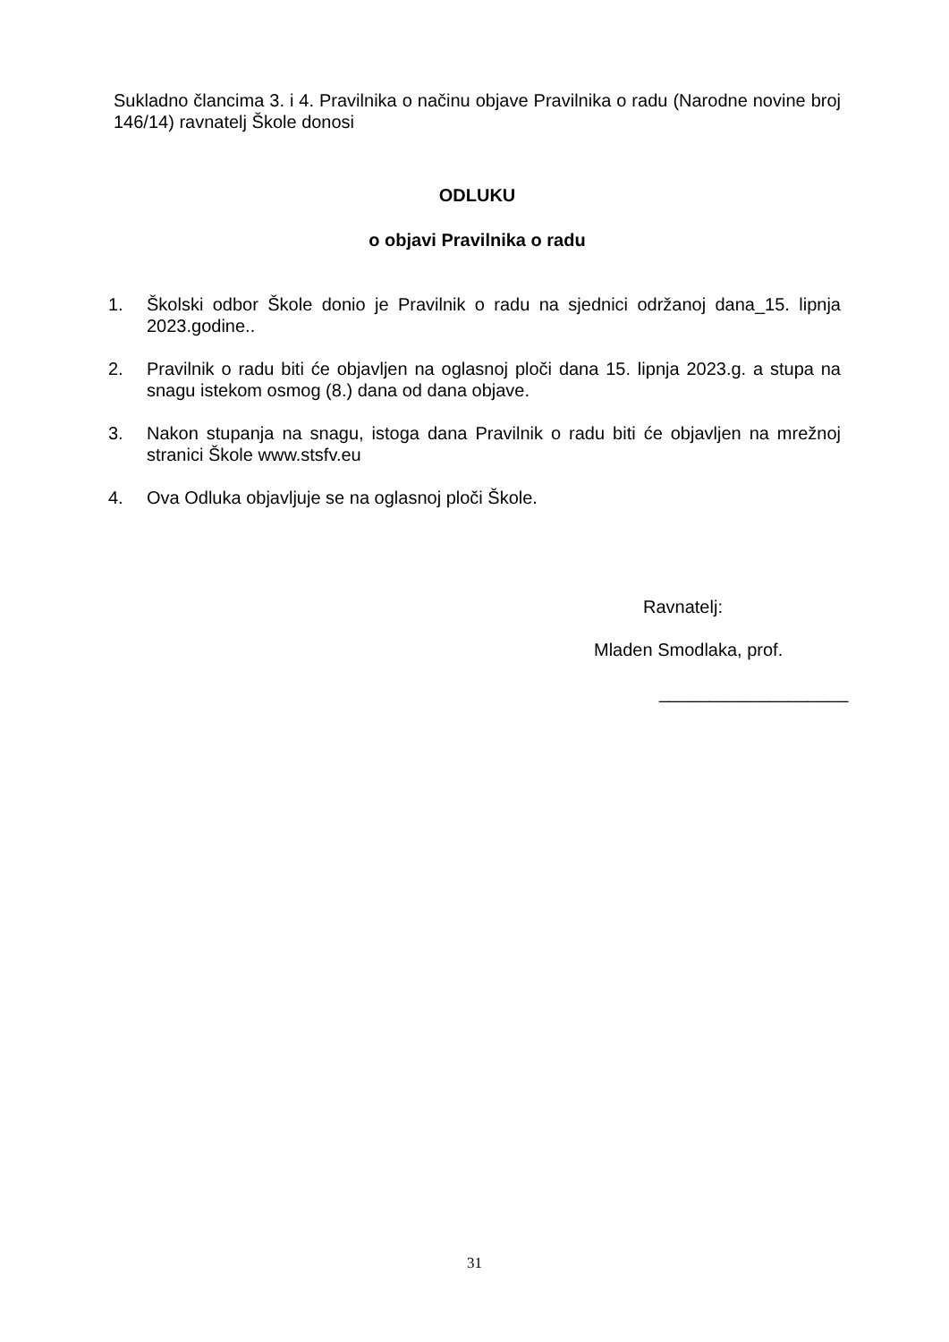Sukladno člancima 3. i 4. Pravilnika o načinu objave Pravilnika o radu (Narodne novine broj 146/14) ravnatelj Škole donosi
ODLUKU
o objavi Pravilnika o radu
1. Školski odbor Škole donio je Pravilnik o radu na sjednici održanoj dana_15. lipnja 2023.godine..
2. Pravilnik o radu biti će objavljen na oglasnoj ploči dana 15. lipnja 2023.g. a stupa na snagu istekom osmog (8.) dana od dana objave.
3. Nakon stupanja na snagu, istoga dana Pravilnik o radu biti će objavljen na mrežnoj stranici Škole www.stsfv.eu
4. Ova Odluka objavljuje se na oglasnoj ploči Škole.
Ravnatelj:
Mladen Smodlaka, prof.
___________________
31